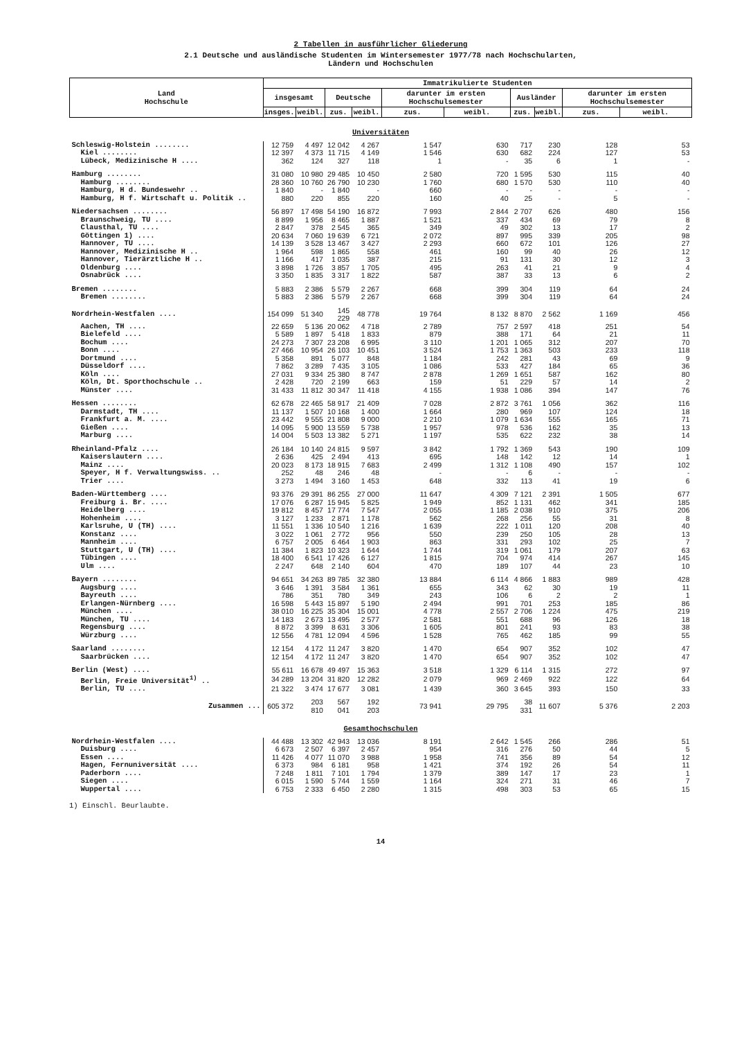2 Tabellen in ausführlicher Gliederung
2.1 Deutsche und ausländische Studenten im Wintersemester 1977/78 nach Hochschularten,
Ländern und Hochschulen
| Land Hochschule | Immatrikulierte Studenten | | | | | | | | | |
| --- | --- | --- | --- | --- | --- | --- | --- | --- | --- | --- |
| | insgesamt | | Deutsche | | darunter im ersten Hochschulsemester | | Ausländer | | darunter im ersten Hochschulsemester | |
| | insges. | weibl. | zus. | weibl. | zus. | weibl. | zus. | weibl. | zus. | weibl. |
| Universitäten | | | | | | | | | | |
| Schleswig-Holstein ........ | 12 759 | 4 497 | 12 042 | 4 267 | 1 547 | 630 | 717 | 230 | 128 | 53 |
| Kiel ........ | 12 397 | 4 373 | 11 715 | 4 149 | 1 546 | 630 | 682 | 224 | 127 | 53 |
| Lübeck, Medizinische H .... | 362 | 124 | 327 | 118 | 1 | - | 35 | 6 | 1 | - |
| Hamburg ........ | 31 080 | 10 980 | 29 485 | 10 450 | 2 580 | 720 | 1 595 | 530 | 115 | 40 |
| Hamburg ........ | 28 360 | 10 760 | 26 790 | 10 230 | 1 760 | 680 | 1 570 | 530 | 110 | 40 |
| Hamburg, H d. Bundeswehr .. | 1 840 | - | 1 840 | - | 660 | - | - | - | - | - |
| Hamburg, H f. Wirtschaft u. Politik .. | 880 | 220 | 855 | 220 | 160 | 40 | 25 | - | 5 | - |
| Niedersachsen ........ | 56 897 | 17 498 | 54 190 | 16 872 | 7 993 | 2 844 | 2 707 | 626 | 480 | 156 |
| Braunschweig, TU .... | 8 899 | 1 956 | 8 465 | 1 887 | 1 521 | 337 | 434 | 69 | 79 | 8 |
| Clausthal, TU .... | 2 847 | 378 | 2 545 | 365 | 349 | 49 | 302 | 13 | 17 | 2 |
| Göttingen 1) .... | 20 634 | 7 060 | 19 639 | 6 721 | 2 072 | 897 | 995 | 339 | 205 | 98 |
| Hannover, TU .... | 14 139 | 3 528 | 13 467 | 3 427 | 2 293 | 660 | 672 | 101 | 126 | 27 |
| Hannover, Medizinische H .. | 1 964 | 598 | 1 865 | 558 | 461 | 160 | 99 | 40 | 26 | 12 |
| Hannover, Tierärztliche H .. | 1 166 | 417 | 1 035 | 387 | 215 | 91 | 131 | 30 | 12 | 3 |
| Oldenburg .... | 3 898 | 1 726 | 3 857 | 1 705 | 495 | 263 | 41 | 21 | 9 | 4 |
| Osnabrück .... | 3 350 | 1 835 | 3 317 | 1 822 | 587 | 387 | 33 | 13 | 6 | 2 |
| Bremen ........ | 5 883 | 2 386 | 5 579 | 2 267 | 668 | 399 | 304 | 119 | 64 | 24 |
| Bremen ........ | 5 883 | 2 386 | 5 579 | 2 267 | 668 | 399 | 304 | 119 | 64 | 24 |
| Nordrhein-Westfalen .... | 154 099 | 51 340 | 145 229 | 48 778 | 19 764 | 8 132 | 8 870 | 2 562 | 1 169 | 456 |
| Aachen, TH .... | 22 659 | 5 136 | 20 062 | 4 718 | 2 789 | 757 | 2 597 | 418 | 251 | 54 |
| Bielefeld .... | 5 589 | 1 897 | 5 418 | 1 833 | 879 | 388 | 171 | 64 | 21 | 11 |
| Bochum .... | 24 273 | 7 307 | 23 208 | 6 995 | 3 110 | 1 201 | 1 065 | 312 | 207 | 70 |
| Bonn .... | 27 466 | 10 954 | 26 103 | 10 451 | 3 524 | 1 753 | 1 363 | 503 | 233 | 118 |
| Dortmund .... | 5 358 | 891 | 5 077 | 848 | 1 184 | 242 | 281 | 43 | 69 | 9 |
| Düsseldorf .... | 7 862 | 3 289 | 7 435 | 3 105 | 1 086 | 533 | 427 | 184 | 65 | 36 |
| Köln .... | 27 031 | 9 334 | 25 380 | 8 747 | 2 878 | 1 269 | 1 651 | 587 | 162 | 80 |
| Köln, Dt. Sporthochschule .. | 2 428 | 720 | 2 199 | 663 | 159 | 51 | 229 | 57 | 14 | 2 |
| Münster .... | 31 433 | 11 812 | 30 347 | 11 418 | 4 155 | 1 938 | 1 086 | 394 | 147 | 76 |
| Hessen ........ | 62 678 | 22 465 | 58 917 | 21 409 | 7 028 | 2 872 | 3 761 | 1 056 | 362 | 116 |
| Darmstadt, TH .... | 11 137 | 1 507 | 10 168 | 1 400 | 1 664 | 280 | 969 | 107 | 124 | 18 |
| Frankfurt a. M. .... | 23 442 | 9 555 | 21 808 | 9 000 | 2 210 | 1 079 | 1 634 | 555 | 165 | 71 |
| Gießen .... | 14 095 | 5 900 | 13 559 | 5 738 | 1 957 | 978 | 536 | 162 | 35 | 13 |
| Marburg .... | 14 004 | 5 503 | 13 382 | 5 271 | 1 197 | 535 | 622 | 232 | 38 | 14 |
| Rheinland-Pfalz .... | 26 184 | 10 140 | 24 815 | 9 597 | 3 842 | 1 792 | 1 369 | 543 | 190 | 109 |
| Kaiserslautern .... | 2 636 | 425 | 2 494 | 413 | 695 | 148 | 142 | 12 | 14 | 1 |
| Mainz .... | 20 023 | 8 173 | 18 915 | 7 683 | 2 499 | 1 312 | 1 108 | 490 | 157 | 102 |
| Speyer, H f. Verwaltungswiss. .. | 252 | 48 | 246 | 48 | - | - | 6 | - | - | - |
| Trier .... | 3 273 | 1 494 | 3 160 | 1 453 | 648 | 332 | 113 | 41 | 19 | 6 |
| Baden-Württemberg .... | 93 376 | 29 391 | 86 255 | 27 000 | 11 647 | 4 309 | 7 121 | 2 391 | 1 505 | 677 |
| Freiburg i. Br. .... | 17 076 | 6 287 | 15 945 | 5 825 | 1 949 | 852 | 1 131 | 462 | 341 | 185 |
| Heidelberg .... | 19 812 | 8 457 | 17 774 | 7 547 | 2 055 | 1 185 | 2 038 | 910 | 375 | 206 |
| Hohenheim .... | 3 127 | 1 233 | 2 871 | 1 178 | 562 | 268 | 256 | 55 | 31 | 8 |
| Karlsruhe, U (TH) .... | 11 551 | 1 336 | 10 540 | 1 216 | 1 639 | 222 | 1 011 | 120 | 208 | 40 |
| Konstanz .... | 3 022 | 1 061 | 2 772 | 956 | 550 | 239 | 250 | 105 | 28 | 13 |
| Mannheim .... | 6 757 | 2 005 | 6 464 | 1 903 | 863 | 331 | 293 | 102 | 25 | 7 |
| Stuttgart, U (TH) .... | 11 384 | 1 823 | 10 323 | 1 644 | 1 744 | 319 | 1 061 | 179 | 207 | 63 |
| Tübingen .... | 18 400 | 6 541 | 17 426 | 6 127 | 1 815 | 704 | 974 | 414 | 267 | 145 |
| Ulm .... | 2 247 | 648 | 2 140 | 604 | 470 | 189 | 107 | 44 | 23 | 10 |
| Bayern ........ | 94 651 | 34 263 | 89 785 | 32 380 | 13 884 | 6 114 | 4 866 | 1 883 | 989 | 428 |
| Augsburg .... | 3 646 | 1 391 | 3 584 | 1 361 | 655 | 343 | 62 | 30 | 19 | 11 |
| Bayreuth .... | 786 | 351 | 780 | 349 | 243 | 106 | 6 | 2 | 2 | 1 |
| Erlangen-Nürnberg .... | 16 598 | 5 443 | 15 897 | 5 190 | 2 494 | 991 | 701 | 253 | 185 | 86 |
| München .... | 38 010 | 16 225 | 35 304 | 15 001 | 4 778 | 2 557 | 2 706 | 1 224 | 475 | 219 |
| München, TU .... | 14 183 | 2 673 | 13 495 | 2 577 | 2 581 | 551 | 688 | 96 | 126 | 18 |
| Regensburg .... | 8 872 | 3 399 | 8 631 | 3 306 | 1 605 | 801 | 241 | 93 | 83 | 38 |
| Würzburg .... | 12 556 | 4 781 | 12 094 | 4 596 | 1 528 | 765 | 462 | 185 | 99 | 55 |
| Saarland ........ | 12 154 | 4 172 | 11 247 | 3 820 | 1 470 | 654 | 907 | 352 | 102 | 47 |
| Saarbrücken .... | 12 154 | 4 172 | 11 247 | 3 820 | 1 470 | 654 | 907 | 352 | 102 | 47 |
| Berlin (West) .... | 55 611 | 16 678 | 49 497 | 15 363 | 3 518 | 1 329 | 6 114 | 1 315 | 272 | 97 |
| Berlin, Freie Universität<sup>1)</sup> .. | 34 289 | 13 204 | 31 820 | 12 282 | 2 079 | 969 | 2 469 | 922 | 122 | 64 |
| Berlin, TU .... | 21 322 | 3 474 | 17 677 | 3 081 | 1 439 | 360 | 3 645 | 393 | 150 | 33 |
| Zusammen ... | 605 372 | 203 810 | 567 041 | 192 203 | 73 941 | 29 795 | 38 331 | 11 607 | 5 376 | 2 203 |
| Gesamthochschulen | | | | | | | | | | |
| Nordrhein-Westfalen .... | 44 488 | 13 302 | 42 943 | 13 036 | 8 191 | 2 642 | 1 545 | 266 | 286 | 51 |
| Duisburg .... | 6 673 | 2 507 | 6 397 | 2 457 | 954 | 316 | 276 | 50 | 44 | 5 |
| Essen .... | 11 426 | 4 077 | 11 070 | 3 988 | 1 958 | 741 | 356 | 89 | 54 | 12 |
| Hagen, Fernuniversität .... | 6 373 | 984 | 6 181 | 958 | 1 421 | 374 | 192 | 26 | 54 | 11 |
| Paderborn .... | 7 248 | 1 811 | 7 101 | 1 794 | 1 379 | 389 | 147 | 17 | 23 | 1 |
| Siegen .... | 6 015 | 1 590 | 5 744 | 1 559 | 1 164 | 324 | 271 | 31 | 46 | 7 |
| Wuppertal .... | 6 753 | 2 333 | 6 450 | 2 280 | 1 315 | 498 | 303 | 53 | 65 | 15 |
1) Einschl. Beurlaubte.
14